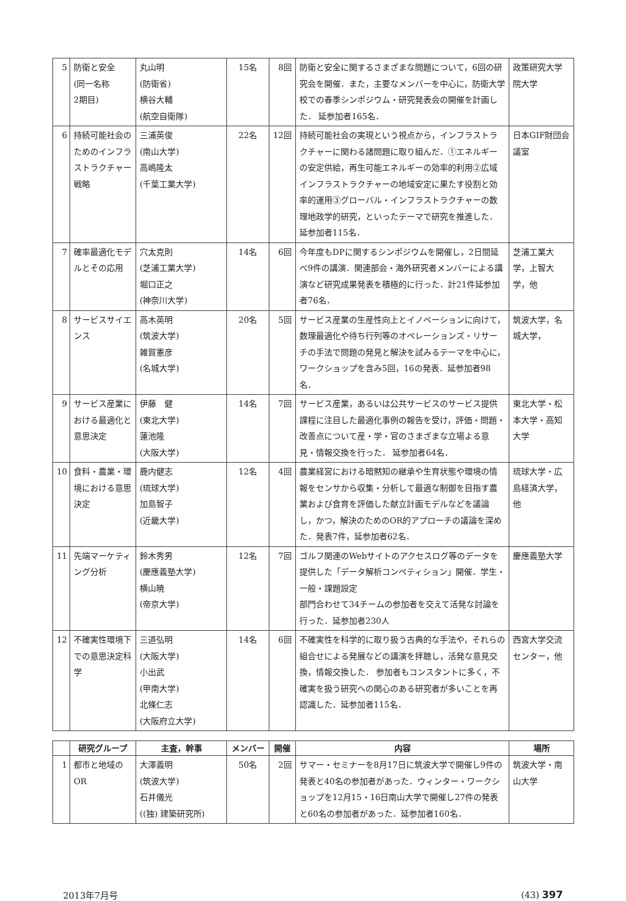| 5 | 防衛と安全 (同一名称 2期目) | 丸山明 (防衛省) 横谷大輔 (航空自衛隊) | 15名 | 8回 | 防衛と安全に関するさまざまな問題について，6回の研究会を開催．また，主要なメンバーを中心に，防衛大学校での春季シンポジウム・研究発表会の開催を計画した． 延参加者165名． | 政策研究大学院大学 |
| 6 | 持続可能社会のためのインフラストラクチャー戦略 | 三浦英俊 (南山大学) 高嶋隆太 (千葉工業大学) | 22名 | 12回 | 持続可能社会の実現という視点から，インフラストラクチャーに関わる諸問題に取り組んだ．①エネルギーの安定供給，再生可能エネルギーの効率的利用②広域インフラストラクチャーの地域安定に果たす役割と効率的運用③グローバル・インフラストラクチャーの数理地政学的研究，といったテーマで研究を推進した．延参加者115名． | 日本GIF財団会議室 |
| 7 | 確率最適化モデルとその応用 | 穴太克則 (芝浦工業大学) 堀口正之 (神奈川大学) | 14名 | 6回 | 今年度もDPに関するシンポジウムを開催し，2日間延べ9件の講演．関連部会・海外研究者メンバーによる講演など研究成果発表を積極的に行った．計21件延参加者76名． | 芝浦工業大学，上智大学，他 |
| 8 | サービスサイエンス | 高木英明 (筑波大学) 雑賀憲彦 (名城大学) | 20名 | 5回 | サービス産業の生産性向上とイノベーションに向けて，数理最適化や待ち行列等のオペレーションズ・リサーチの手法で問題の発見と解決を試みるテーマを中心に，ワークショップを含み5回，16の発表．延参加者98名． | 筑波大学，名城大学， |
| 9 | サービス産業における最適化と意思決定 | 伊藤 健 (東北大学) 蓮池隆 (大阪大学) | 14名 | 7回 | サービス産業，あるいは公共サービスのサービス提供課程に注目した最適化事例の報告を受け，評価・問題・改善点について産・学・官のさまざまな立場よる意見・情報交換を行った． 延参加者64名． | 東北大学・松本大学・高知大学 |
| 10 | 食料・農業・環境における意思決定 | 鹿内健志 (琉球大学) 加島智子 (近畿大学) | 12名 | 4回 | 農業経営における暗黙知の継承や生育状態や環境の情報をセンサから収集・分析して最適な制御を目指す農業および食育を評価した献立計画モデルなどを議論し，かつ，解決のためのOR的アプローチの議論を深めた．発表7件，延参加者62名． | 琉球大学・広島経済大学，他 |
| 11 | 先端マーケティング分析 | 鈴木秀男 (慶應義塾大学) 横山暁 (帝京大学) | 12名 | 7回 | ゴルフ関連のWebサイトのアクセスログ等のデータを提供した「データ解析コンペティション」開催．学生・一般・課題設定 部門合わせて34チームの参加者を交えて活発な討論を行った．延参加者230人 | 慶應義塾大学 |
| 12 | 不確実性環境下での意思決定科学 | 三道弘明 (大阪大学) 小出武 (甲南大学) 北條仁志 (大阪府立大学) | 14名 | 6回 | 不確実性を科学的に取り扱う古典的な手法や，それらの組合せによる発展などの講演を拝聴し，活発な意見交換，情報交換した． 参加者もコンスタントに多く，不確実を扱う研究への関心のある研究者が多いことを再認識した．延参加者115名． | 西宮大学交流センター，他 |
| | 研究グループ | 主査，幹事 | メンバー | 開催 | 内容 | 場所 |
| --- | --- | --- | --- | --- | --- | --- |
| 1 | 都市と地域のOR | 大澤義明 (筑波大学) 石井儀光 ((独) 建築研究所) | 50名 | 2回 | サマー・セミナーを8月17日に筑波大学で開催し9件の発表と40名の参加者があった．ウィンター・ワークショップを12月15・16日南山大学で開催し27件の発表と60名の参加者があった．延参加者160名． | 筑波大学・南山大学 |
2013年7月号 (43) 397